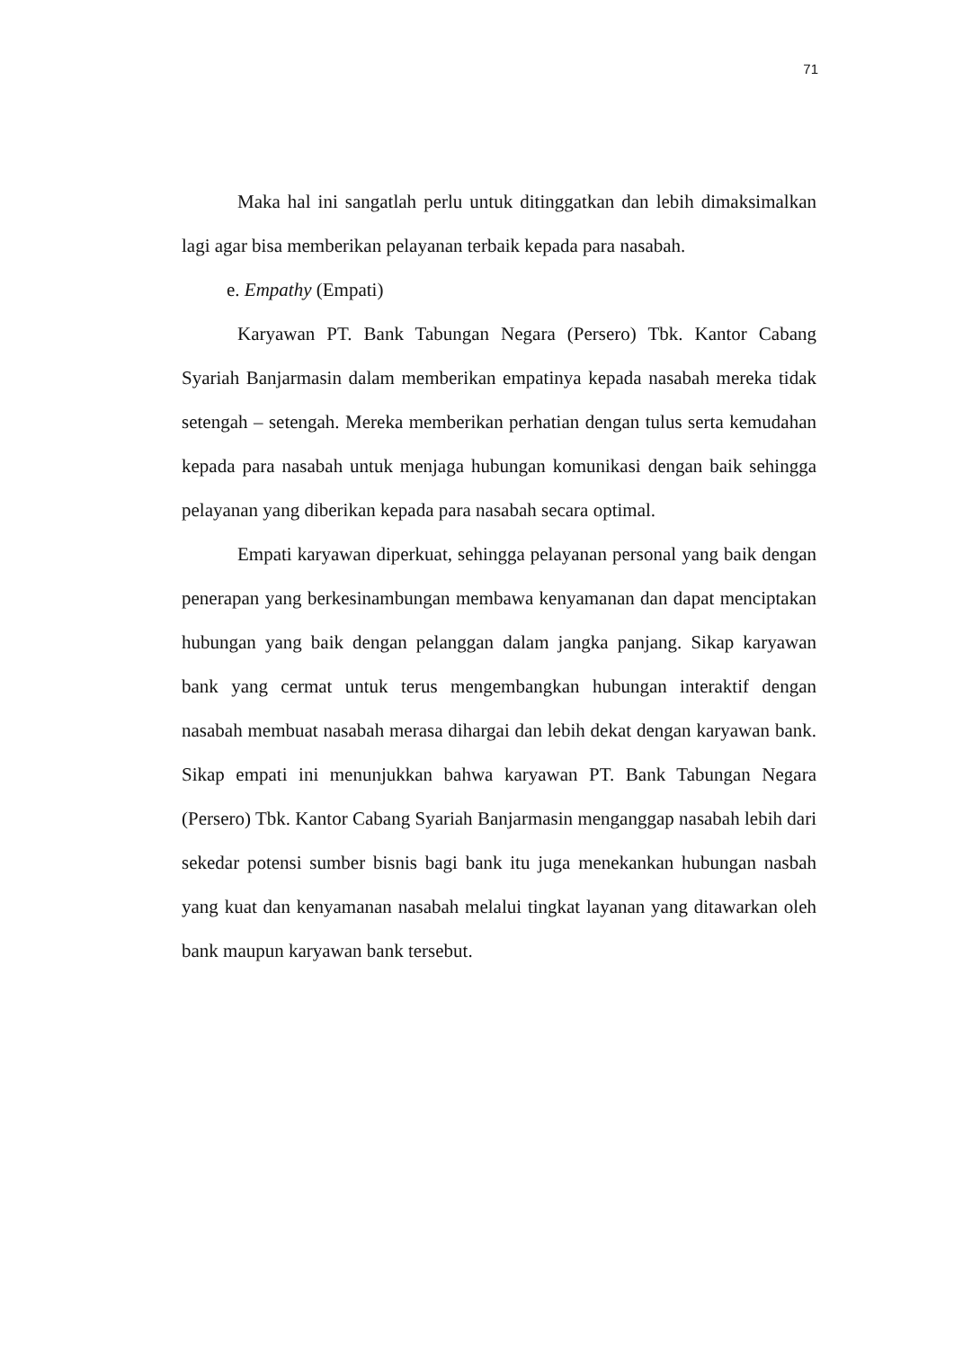71
Maka hal ini sangatlah perlu untuk ditinggatkan dan lebih dimaksimalkan lagi agar bisa memberikan pelayanan terbaik kepada para nasabah.
e. Empathy (Empati)
Karyawan PT. Bank Tabungan Negara (Persero) Tbk. Kantor Cabang Syariah Banjarmasin dalam memberikan empatinya kepada nasabah mereka tidak setengah – setengah. Mereka memberikan perhatian dengan tulus serta kemudahan kepada para nasabah untuk menjaga hubungan komunikasi dengan baik sehingga pelayanan yang diberikan kepada para nasabah secara optimal.
Empati karyawan diperkuat, sehingga pelayanan personal yang baik dengan penerapan yang berkesinambungan membawa kenyamanan dan dapat menciptakan hubungan yang baik dengan pelanggan dalam jangka panjang. Sikap karyawan bank yang cermat untuk terus mengembangkan hubungan interaktif dengan nasabah membuat nasabah merasa dihargai dan lebih dekat dengan karyawan bank. Sikap empati ini menunjukkan bahwa karyawan PT. Bank Tabungan Negara (Persero) Tbk. Kantor Cabang Syariah Banjarmasin menganggap nasabah lebih dari sekedar potensi sumber bisnis bagi bank itu juga menekankan hubungan nasbah yang kuat dan kenyamanan nasabah melalui tingkat layanan yang ditawarkan oleh bank maupun karyawan bank tersebut.